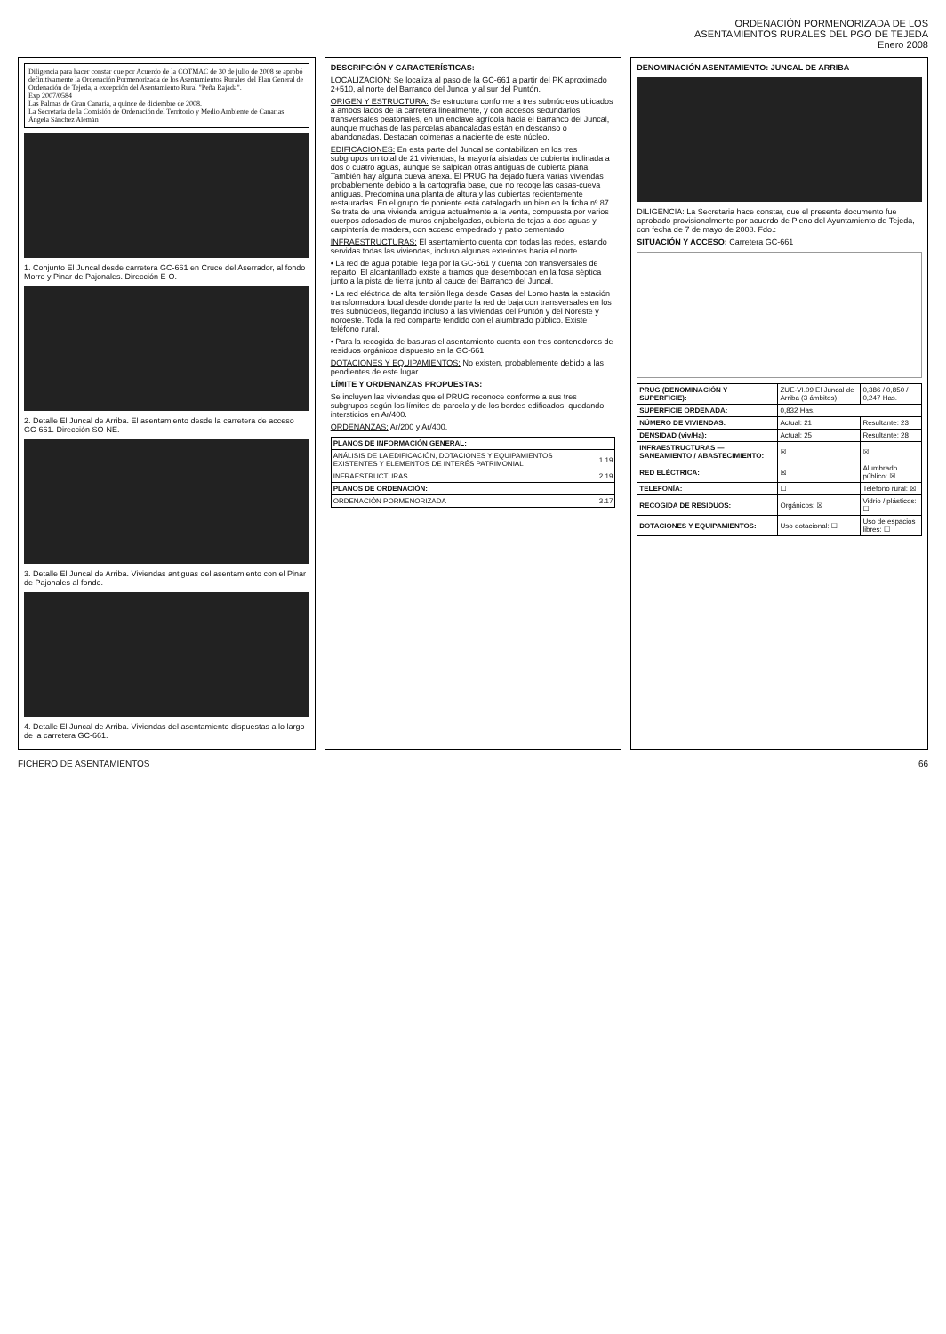ORDENACIÓN PORMENORIZADA DE LOS
ASENTAMIENTOS RURALES DEL PGO DE TEJEDA
Enero 2008
Diligencia para hacer constar que por Acuerdo de la COTMAC de 30 de julio de 2008 se aprobó definitivamente la Ordenación Pormenorizada de los Asentamientos Rurales del Plan General de Ordenación de Tejeda, a excepción del Asentamiento Rural "Peña Rajada".
Exp 2007/0584
Las Palmas de Gran Canaria, a quince de diciembre de 2008.
La Secretaria de la Comisión de Ordenación del Territorio y Medio Ambiente de Canarias
Ángela Sánchez Alemán
1. Conjunto El Juncal desde carretera GC-661 en Cruce del Aserrador, al fondo Morro y Pinar de Pajonales. Dirección E-O.
2. Detalle El Juncal de Arriba. El asentamiento desde la carretera de acceso GC-661. Dirección SO-NE.
3. Detalle El Juncal de Arriba. Viviendas antiguas del asentamiento con el Pinar de Pajonales al fondo.
4. Detalle El Juncal de Arriba. Viviendas del asentamiento dispuestas a lo largo de la carretera GC-661.
DESCRIPCIÓN Y CARACTERÍSTICAS:
LOCALIZACIÓN: Se localiza al paso de la GC-661 a partir del PK aproximado 2+510, al norte del Barranco del Juncal y al sur del Puntón.
ORIGEN Y ESTRUCTURA: Se estructura conforme a tres subnúcleos ubicados a ambos lados de la carretera linealmente, y con accesos secundarios transversales peatonales, en un enclave agrícola hacia el Barranco del Juncal, aunque muchas de las parcelas abancaladas están en descanso o abandonadas. Destacan colmenas a naciente de este núcleo.
EDIFICACIONES: En esta parte del Juncal se contabilizan en los tres subgrupos un total de 21 viviendas, la mayoría aisladas de cubierta inclinada a dos o cuatro aguas, aunque se salpican otras antiguas de cubierta plana. También hay alguna cueva anexa. El PRUG ha dejado fuera varias viviendas probablemente debido a la cartografía base, que no recoge las casas-cueva antiguas. Predomina una planta de altura y las cubiertas recientemente restauradas. En el grupo de poniente está catalogado un bien en la ficha nº 87. Se trata de una vivienda antigua actualmente a la venta, compuesta por varios cuerpos adosados de muros enjabelgados, cubierta de tejas a dos aguas y carpintería de madera, con acceso empedrado y patio cementado.
INFRAESTRUCTURAS: El asentamiento cuenta con todas las redes, estando servidas todas las viviendas, incluso algunas exteriores hacia el norte.
• La red de agua potable llega por la GC-661 y cuenta con transversales de reparto. El alcantarillado existe a tramos que desembocan en la fosa séptica junto a la pista de tierra junto al cauce del Barranco del Juncal.
• La red eléctrica de alta tensión llega desde Casas del Lomo hasta la estación transformadora local desde donde parte la red de baja con transversales en los tres subnúcleos, llegando incluso a las viviendas del Puntón y del Noreste y noroeste. Toda la red comparte tendido con el alumbrado público. Existe teléfono rural.
• Para la recogida de basuras el asentamiento cuenta con tres contenedores de residuos orgánicos dispuesto en la GC-661.
DOTACIONES Y EQUIPAMIENTOS: No existen, probablemente debido a las pendientes de este lugar.
LÍMITE Y ORDENANZAS PROPUESTAS:
Se incluyen las viviendas que el PRUG reconoce conforme a sus tres subgrupos según los límites de parcela y de los bordes edificados, quedando intersticios en Ar/400.
ORDENANZAS: Ar/200 y Ar/400.
| PLANOS DE INFORMACIÓN GENERAL: | |
| --- | --- |
| ANÁLISIS DE LA EDIFICACIÓN, DOTACIONES Y EQUIPAMIENTOS EXISTENTES Y ELEMENTOS DE INTERÉS PATRIMONIAL | 1.19 |
| INFRAESTRUCTURAS | 2.19 |
| PLANOS DE ORDENACIÓN: | |
| ORDENACIÓN PORMENORIZADA | 3.17 |
DENOMINACIÓN ASENTAMIENTO: JUNCAL DE ARRIBA
DILIGENCIA: La Secretaria hace constar, que el presente documento fue aprobado provisionalmente por acuerdo de Pleno del Ayuntamiento de Tejeda, con fecha de 7 de mayo de 2008. Fdo.:
SITUACIÓN Y ACCESO: Carretera GC-661
| PRUG (DENOMINACIÓN Y SUPERFICIE): | ZUE-VI.09 El Juncal de Arriba (3 ámbitos) | 0,386 / 0,850 / 0,247 Has. |
| SUPERFICIE ORDENADA: | 0,832 Has. | |
| NÚMERO DE VIVIENDAS: | Actual: 21 | Resultante: 23 |
| DENSIDAD (viv/Ha): | Actual: 25 | Resultante: 28 |
| INFRAESTRUCTURAS — SANEAMIENTO / ABASTECIMIENTO: | ☒ | ☒ |
| RED ELÉCTRICA: | ☒ | Alumbrado público: ☒ |
| TELEFONÍA: | ☐ | Teléfono rural: ☒ |
| RECOGIDA DE RESIDUOS: | Orgánicos: ☒ | Vidrio / plásticos: ☐ |
| DOTACIONES Y EQUIPAMIENTOS: | Uso dotacional: ☐ | Uso de espacios libres: ☐ |
FICHERO DE ASENTAMIENTOS 66